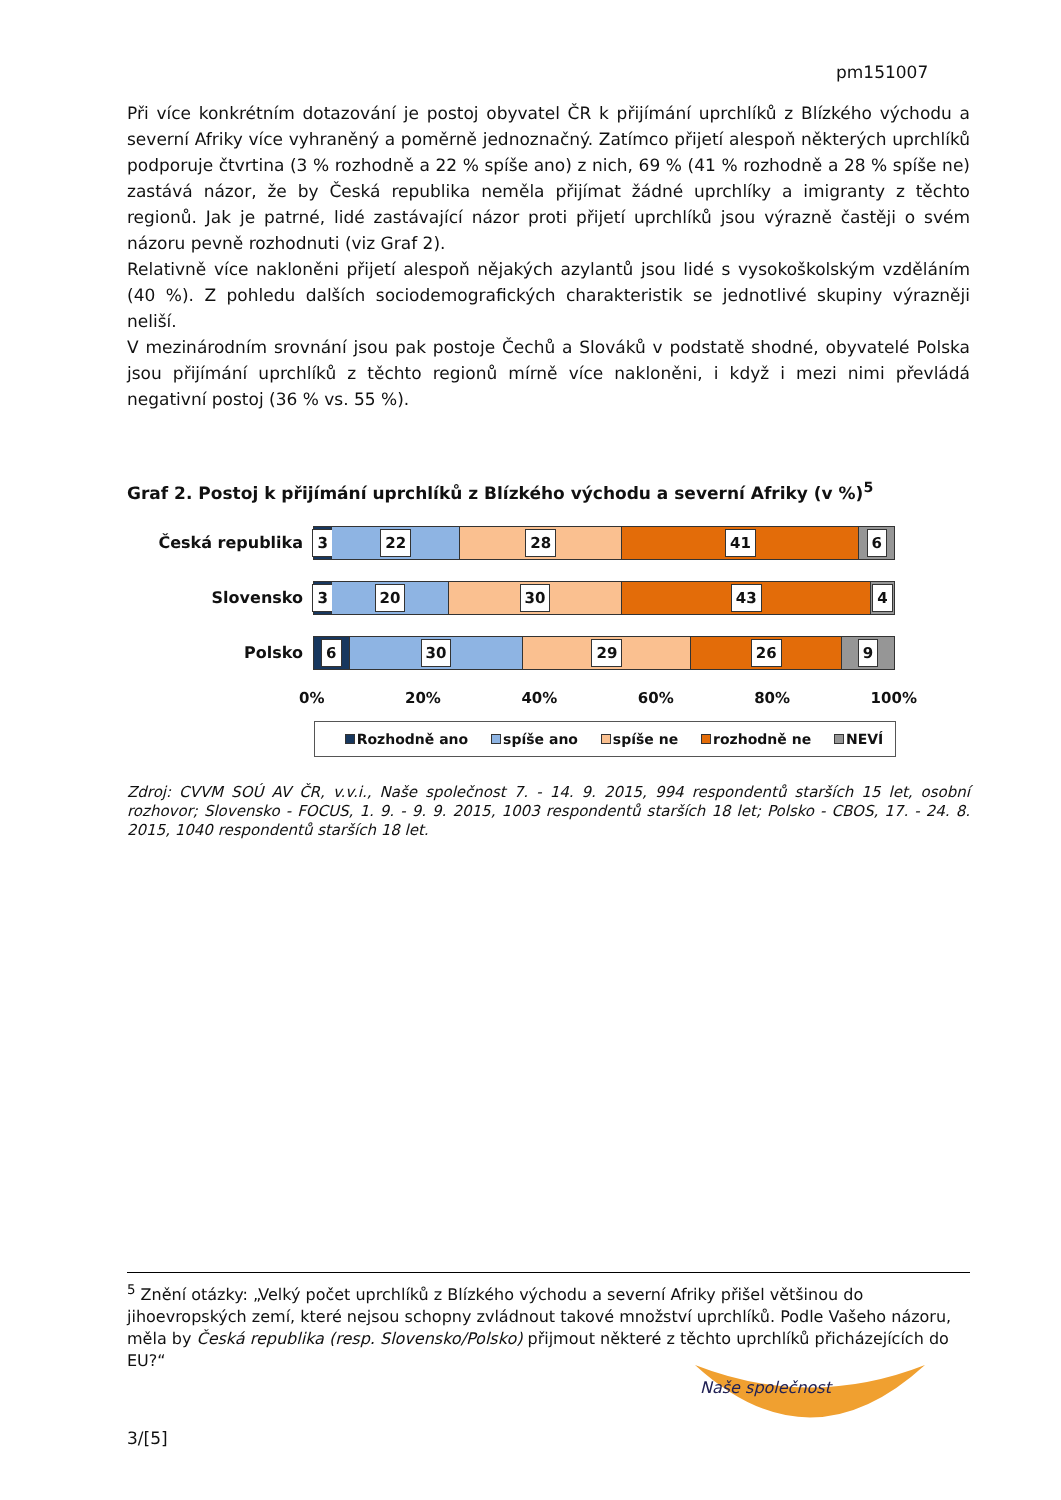pm151007
Při více konkrétním dotazování je postoj obyvatel ČR k přijímání uprchlíků z Blízkého východu a severní Afriky více vyhraněný a poměrně jednoznačný. Zatímco přijetí alespoň některých uprchlíků podporuje čtvrtina (3 % rozhodně a 22 % spíše ano) z nich, 69 % (41 % rozhodně a 28 % spíše ne) zastává názor, že by Česká republika neměla přijímat žádné uprchlíky a imigranty z těchto regionů. Jak je patrné, lidé zastávající názor proti přijetí uprchlíků jsou výrazně častěji o svém názoru pevně rozhodnuti (viz Graf 2).
Relativně více nakloněni přijetí alespoň nějakých azylantů jsou lidé s vysokoškolským vzděláním (40 %). Z pohledu dalších sociodemografických charakteristik se jednotlivé skupiny výrazněji neliší.
V mezinárodním srovnání jsou pak postoje Čechů a Slováků v podstatě shodné, obyvatelé Polska jsou přijímání uprchlíků z těchto regionů mírně více nakloněni, i když i mezi nimi převládá negativní postoj (36 % vs. 55 %).
Graf 2. Postoj k přijímání uprchlíků z Blízkého východu a severní Afriky (v %)<sup>5</sup>
Česká republika
3 22 28 41 6
Slovensko
3 20 30 43 4
Polsko
6 30 29 26 9
0% 20% 40% 60% 80% 100%
Rozhodně ano spíše ano spíše ne rozhodně ne NEVÍ
Zdroj: CVVM SOÚ AV ČR, v.v.i., Naše společnost 7. - 14. 9. 2015, 994 respondentů starších 15 let, osobní rozhovor; Slovensko - FOCUS, 1. 9. - 9. 9. 2015, 1003 respondentů starších 18 let; Polsko - CBOS, 17. - 24. 8. 2015, 1040 respondentů starších 18 let.
<sup>5</sup> Znění otázky: „Velký počet uprchlíků z Blízkého východu a severní Afriky přišel většinou do jihoevropských zemí, které nejsou schopny zvládnout takové množství uprchlíků. Podle Vašeho názoru, měla by Česká republika (resp. Slovensko/Polsko) přijmout některé z těchto uprchlíků přicházejících do EU?“
Naše společnost
3/[5]